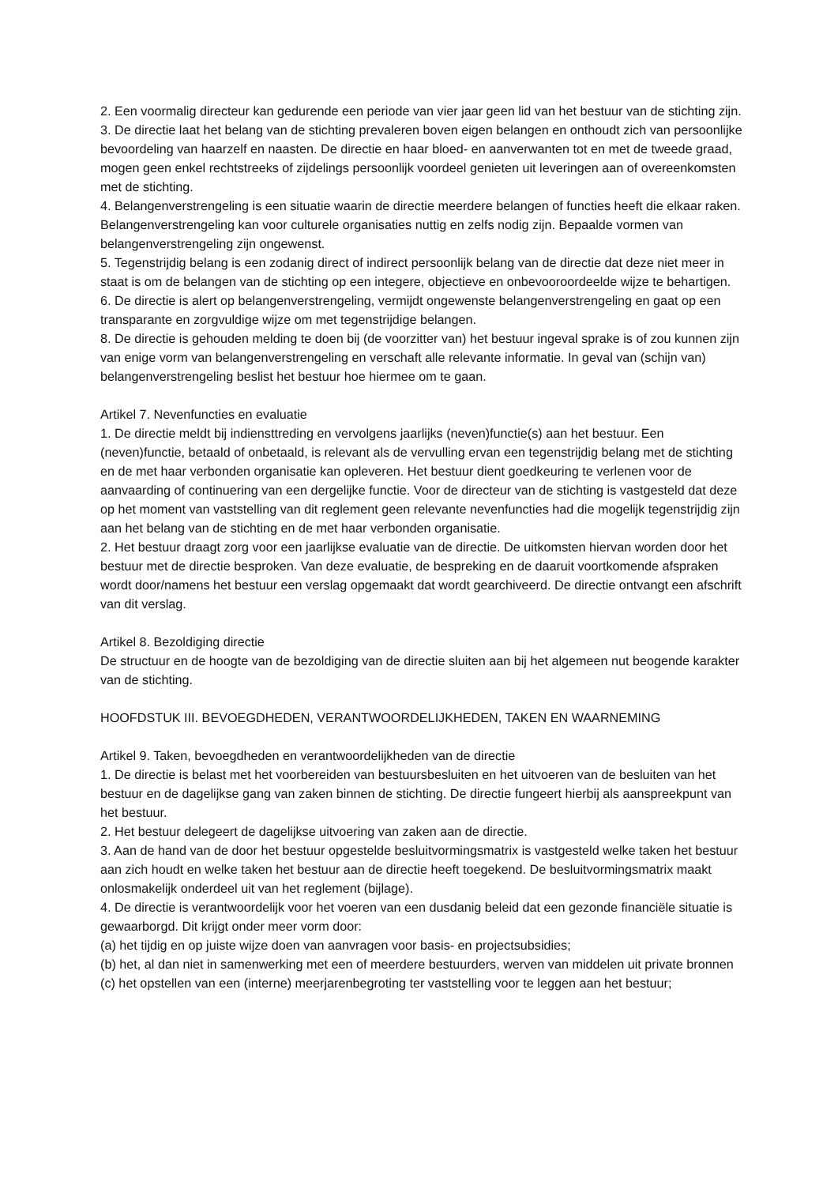2. Een voormalig directeur kan gedurende een periode van vier jaar geen lid van het bestuur van de stichting zijn.
3. De directie laat het belang van de stichting prevaleren boven eigen belangen en onthoudt zich van persoonlijke bevoordeling van haarzelf en naasten. De directie en haar bloed- en aanverwanten tot en met de tweede graad, mogen geen enkel rechtstreeks of zijdelings persoonlijk voordeel genieten uit leveringen aan of overeenkomsten met de stichting.
4. Belangenverstrengeling is een situatie waarin de directie meerdere belangen of functies heeft die elkaar raken. Belangenverstrengeling kan voor culturele organisaties nuttig en zelfs nodig zijn. Bepaalde vormen van belangenverstrengeling zijn ongewenst.
5. Tegenstrijdig belang is een zodanig direct of indirect persoonlijk belang van de directie dat deze niet meer in staat is om de belangen van de stichting op een integere, objectieve en onbevooroordeelde wijze te behartigen.
6. De directie is alert op belangenverstrengeling, vermijdt ongewenste belangenverstrengeling en gaat op een transparante en zorgvuldige wijze om met tegenstrijdige belangen.
8. De directie is gehouden melding te doen bij (de voorzitter van) het bestuur ingeval sprake is of zou kunnen zijn van enige vorm van belangenverstrengeling en verschaft alle relevante informatie. In geval van (schijn van) belangenverstrengeling beslist het bestuur hoe hiermee om te gaan.
Artikel 7. Nevenfuncties en evaluatie
1. De directie meldt bij indiensttreding en vervolgens jaarlijks (neven)functie(s) aan het bestuur. Een (neven)functie, betaald of onbetaald, is relevant als de vervulling ervan een tegenstrijdig belang met de stichting en de met haar verbonden organisatie kan opleveren. Het bestuur dient goedkeuring te verlenen voor de aanvaarding of continuering van een dergelijke functie. Voor de directeur van de stichting is vastgesteld dat deze op het moment van vaststelling van dit reglement geen relevante nevenfuncties had die mogelijk tegenstrijdig zijn aan het belang van de stichting en de met haar verbonden organisatie.
2. Het bestuur draagt zorg voor een jaarlijkse evaluatie van de directie. De uitkomsten hiervan worden door het bestuur met de directie besproken. Van deze evaluatie, de bespreking en de daaruit voortkomende afspraken wordt door/namens het bestuur een verslag opgemaakt dat wordt gearchiveerd. De directie ontvangt een afschrift van dit verslag.
Artikel 8. Bezoldiging directie
De structuur en de hoogte van de bezoldiging van de directie sluiten aan bij het algemeen nut beogende karakter van de stichting.
HOOFDSTUK III. BEVOEGDHEDEN, VERANTWOORDELIJKHEDEN, TAKEN EN WAARNEMING
Artikel 9. Taken, bevoegdheden en verantwoordelijkheden van de directie
1. De directie is belast met het voorbereiden van bestuursbesluiten en het uitvoeren van de besluiten van het bestuur en de dagelijkse gang van zaken binnen de stichting. De directie fungeert hierbij als aanspreekpunt van het bestuur.
2. Het bestuur delegeert de dagelijkse uitvoering van zaken aan de directie.
3. Aan de hand van de door het bestuur opgestelde besluitvormingsmatrix is vastgesteld welke taken het bestuur aan zich houdt en welke taken het bestuur aan de directie heeft toegekend. De besluitvormingsmatrix maakt onlosmakelijk onderdeel uit van het reglement (bijlage).
4. De directie is verantwoordelijk voor het voeren van een dusdanig beleid dat een gezonde financiële situatie is gewaarborgd. Dit krijgt onder meer vorm door:
(a) het tijdig en op juiste wijze doen van aanvragen voor basis- en projectsubsidies;
(b) het, al dan niet in samenwerking met een of meerdere bestuurders, werven van middelen uit private bronnen
(c) het opstellen van een (interne) meerjarenbegroting ter vaststelling voor te leggen aan het bestuur;